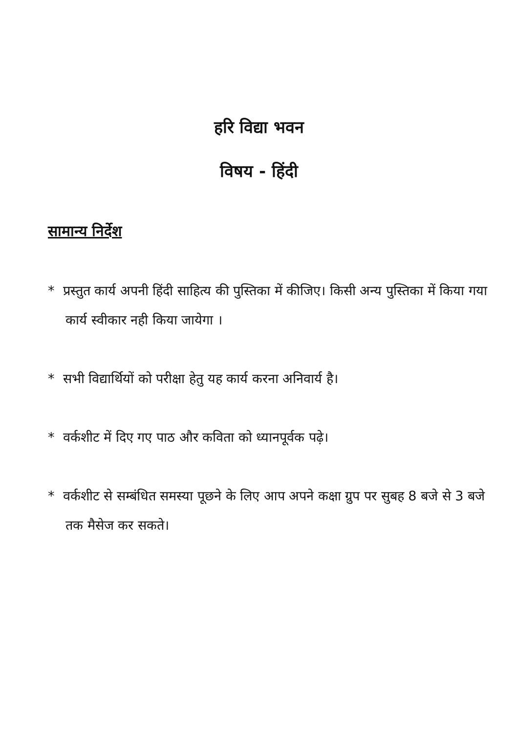हरि विद्या भवन
विषय - हिंदी
सामान्य निर्देश
* प्रस्तुत कार्य अपनी हिंदी साहित्य की पुस्तिका में कीजिए। किसी अन्य पुस्तिका में किया गया कार्य स्वीकार नही किया जायेगा ।
* सभी विद्यार्थियों को परीक्षा हेतु यह कार्य करना अनिवार्य है।
* वर्कशीट में दिए गए पाठ और कविता को ध्यानपूर्वक पढ़े।
* वर्कशीट से सम्बंधित समस्या पूछने के लिए आप अपने कक्षा ग्रुप पर सुबह 8 बजे से 3 बजे तक मैसेज कर सकते।